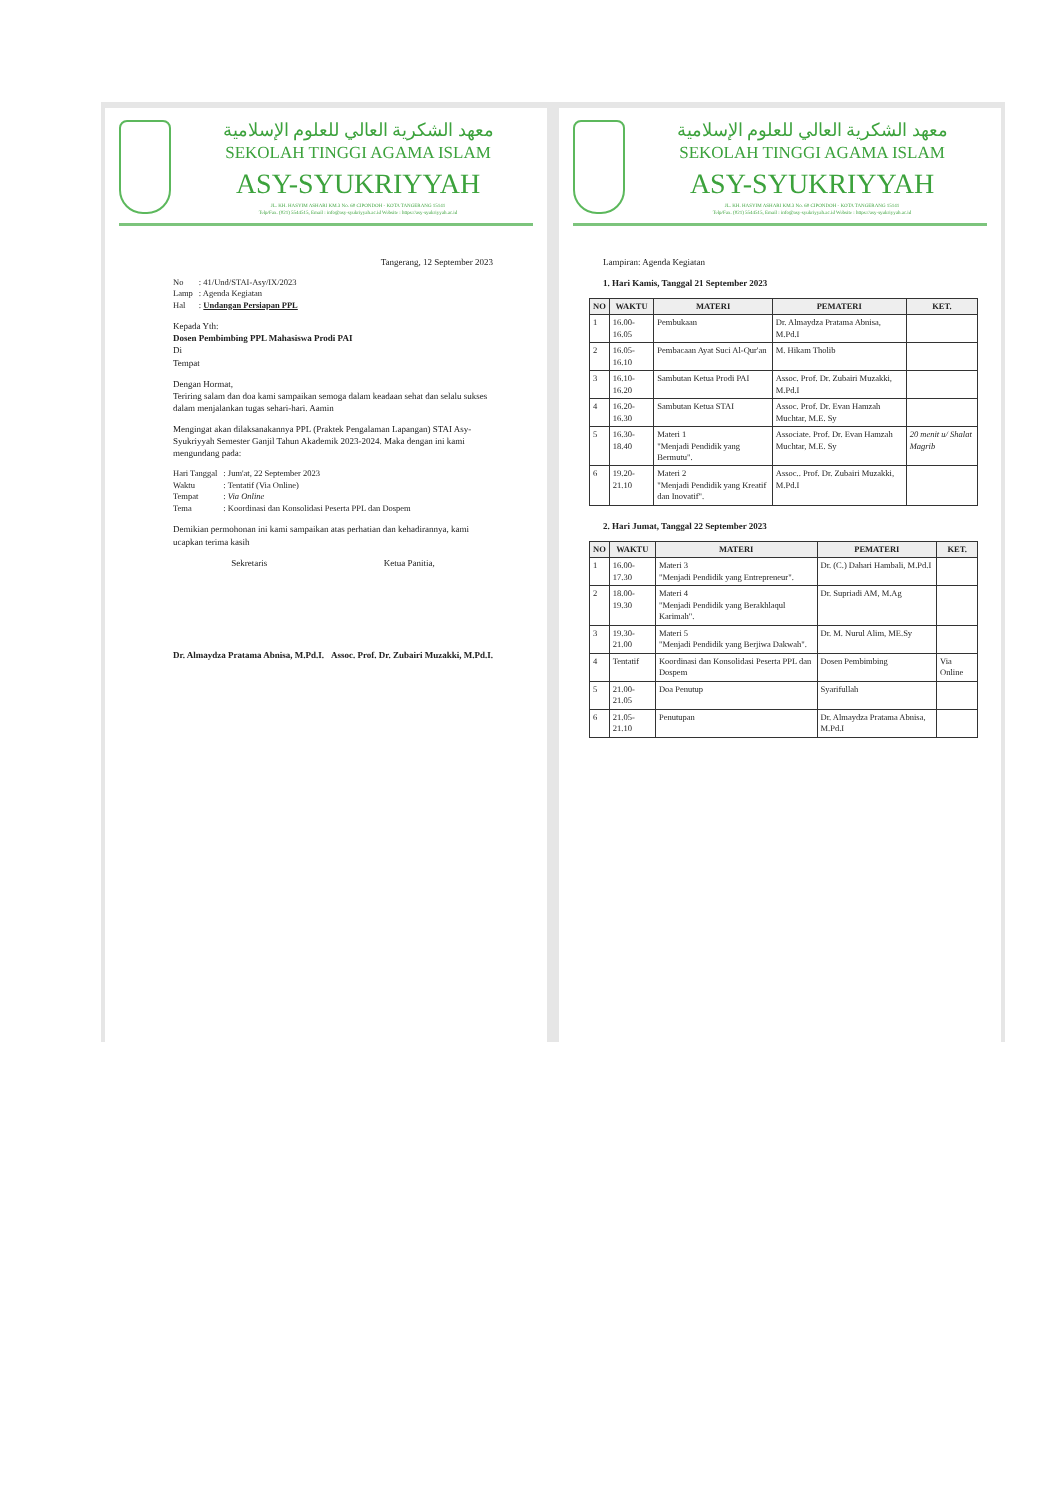معهد الشكرية العالي للعلوم الإسلامية
SEKOLAH TINGGI AGAMA ISLAM
ASY-SYUKRIYYAH
JL. KH. HASYIM ASHARI KM.3 No. 60 CIPONDOH - KOTA TANGERANG 15141
Telp/Fax. (021) 5544515, Email : info@asy-syukriyyah.ac.id Website : https://asy-syukriyyah.ac.id
Tangerang, 12 September 2023
| No | : 41/Und/STAI-Asy/IX/2023 |
| Lamp | : Agenda Kegiatan |
| Hal | : Undangan Persiapan PPL |
Kepada Yth:
Dosen Pembimbing PPL Mahasiswa Prodi PAI
Di
Tempat
Dengan Hormat,
Teriring salam dan doa kami sampaikan semoga dalam keadaan sehat dan selalu sukses dalam menjalankan tugas sehari-hari. Aamin
Mengingat akan dilaksanakannya PPL (Praktek Pengalaman Lapangan) STAI Asy-Syukriyyah Semester Ganjil Tahun Akademik 2023-2024. Maka dengan ini kami mengundang pada:
| Hari Tanggal | : Jum'at, 22 September 2023 |
| Waktu | : Tentatif (Via Online) |
| Tempat | : Via Online |
| Tema | : Koordinasi dan Konsolidasi Peserta PPL dan Dospem |
Demikian permohonan ini kami sampaikan atas perhatian dan kehadirannya, kami ucapkan terima kasih
Sekretaris Ketua Panitia,
Dr. Almaydza Pratama Abnisa, M.Pd.I. Assoc. Prof. Dr. Zubairi Muzakki, M.Pd.I.
معهد الشكرية العالي للعلوم الإسلامية
SEKOLAH TINGGI AGAMA ISLAM
ASY-SYUKRIYYAH
JL. KH. HASYIM ASHARI KM.3 No. 60 CIPONDOH - KOTA TANGERANG 15141
Telp/Fax. (021) 5544515, Email : info@asy-syukriyyah.ac.id Website : https://asy-syukriyyah.ac.id
Lampiran: Agenda Kegiatan
1. Hari Kamis, Tanggal 21 September 2023
| NO | WAKTU | MATERI | PEMATERI | KET. |
| --- | --- | --- | --- | --- |
| 1 | 16.00-16.05 | Pembukaan | Dr. Almaydza Pratama Abnisa, M.Pd.I | |
| 2 | 16.05-16.10 | Pembacaan Ayat Suci Al-Qur'an | M. Hikam Tholib | |
| 3 | 16.10-16.20 | Sambutan Ketua Prodi PAI | Assoc. Prof. Dr. Zubairi Muzakki, M.Pd.I | |
| 4 | 16.20-16.30 | Sambutan Ketua STAI | Assoc. Prof. Dr. Evan Hamzah Muchtar, M.E. Sy | |
| 5 | 16.30-18.40 | Materi 1 "Menjadi Pendidik yang Bermutu". | Associate. Prof. Dr. Evan Hamzah Muchtar, M.E. Sy | 20 menit u/ Shalat Magrib |
| 6 | 19.20-21.10 | Materi 2 "Menjadi Pendidik yang Kreatif dan Inovatif". | Assoc.. Prof. Dr. Zubairi Muzakki, M.Pd.I | |
2. Hari Jumat, Tanggal 22 September 2023
| NO | WAKTU | MATERI | PEMATERI | KET. |
| --- | --- | --- | --- | --- |
| 1 | 16.00-17.30 | Materi 3 "Menjadi Pendidik yang Entrepreneur". | Dr. (C.) Dahari Hambali, M.Pd.I | |
| 2 | 18.00-19.30 | Materi 4 "Menjadi Pendidik yang Berakhlaqul Karimah". | Dr. Supriadi AM, M.Ag | |
| 3 | 19.30-21.00 | Materi 5 "Menjadi Pendidik yang Berjiwa Dakwah". | Dr. M. Nurul Alim, ME.Sy | |
| 4 | Tentatif | Koordinasi dan Konsolidasi Peserta PPL dan Dospem | Dosen Pembimbing | Via Online |
| 5 | 21.00-21.05 | Doa Penutup | Syarifullah | |
| 6 | 21.05-21.10 | Penutupan | Dr. Almaydza Pratama Abnisa, M.Pd.I | |